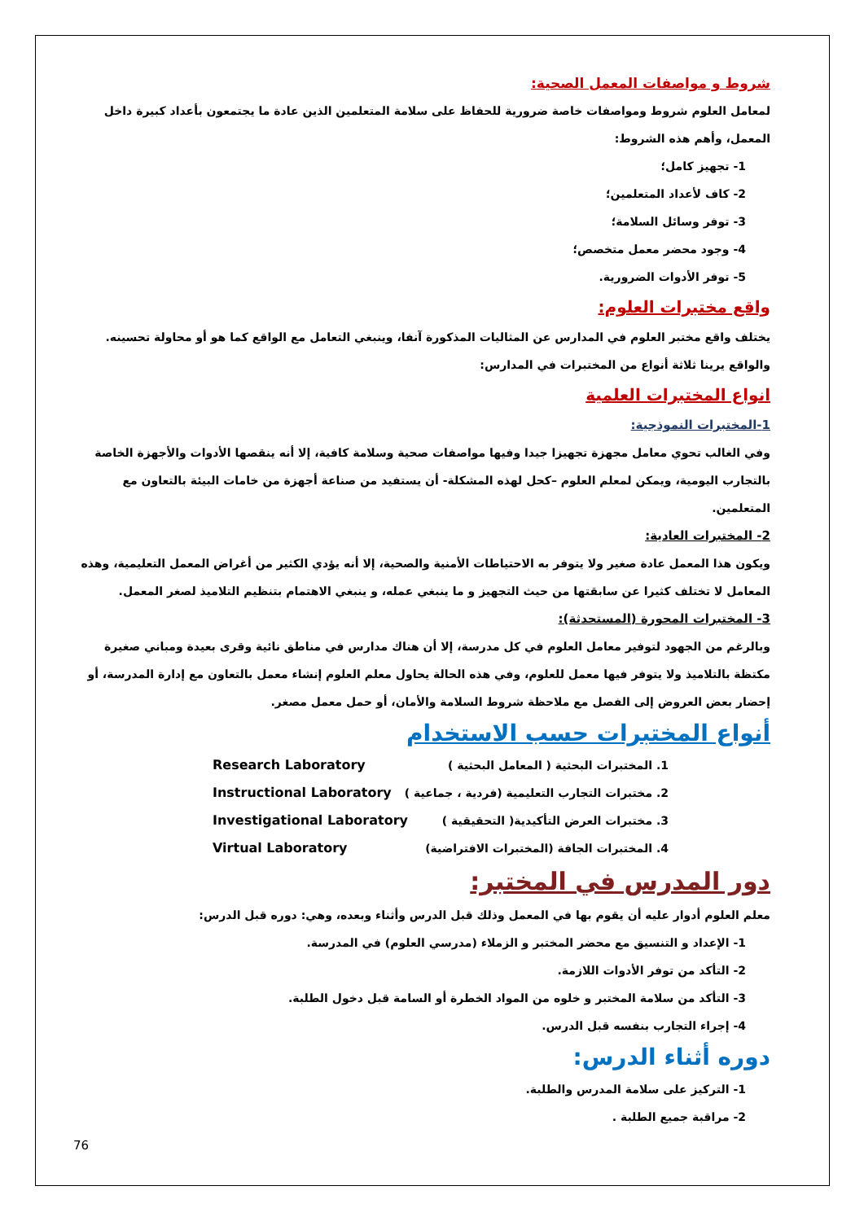شروط و مواصفات المعمل الصحية:
لمعامل العلوم شروط ومواصفات خاصة ضرورية للحفاظ على سلامة المتعلمين الذين عادة ما يجتمعون بأعداد كبيرة داخل المعمل، وأهم هذه الشروط:
1- تجهيز كامل؛
2- كاف لأعداد المتعلمين؛
3- توفر وسائل السلامة؛
4- وجود محضر معمل متخصص؛
5- توفر الأدوات الضرورية.
واقع مختبرات العلوم:
يختلف واقع مختبر العلوم في المدارس عن المثاليات المذكورة آنفا، وينبغي التعامل مع الواقع كما هو أو محاولة تحسينه. والواقع يرينا ثلاثة أنواع من المختبرات في المدارس:
انواع المختبرات العلمية
1-المختبرات النموذجية:
وفي الغالب تحوي معامل مجهزة تجهيزا جيدا وفيها مواصفات صحية وسلامة كافية، إلا أنه ينقصها الأدوات والأجهزة الخاصة بالتجارب اليومية، ويمكن لمعلم العلوم –كحل لهذه المشكلة- أن يستفيد من صناعة أجهزة من خامات البيئة بالتعاون مع المتعلمين.
2- المختبرات العادية:
ويكون هذا المعمل عادة صغير ولا يتوفر به الاحتياطات الأمنية والصحية، إلا أنه يؤدي الكثير من أغراض المعمل التعليمية، وهذه المعامل لا تختلف كثيرا عن سابقتها من حيث التجهيز و ما ينبغي عمله، و ينبغي الاهتمام بتنظيم التلاميذ لصغر المعمل.
3- المختبرات المحورة (المستحدثة):
وبالرغم من الجهود لتوفير معامل العلوم في كل مدرسة، إلا أن هناك مدارس في مناطق نائية وقرى بعيدة ومباني صغيرة مكتظة بالتلاميذ ولا يتوفر فيها معمل للعلوم، وفي هذه الحالة يحاول معلم العلوم إنشاء معمل بالتعاون مع إدارة المدرسة، أو إحضار بعض العروض إلى الفصل مع ملاحظة شروط السلامة والأمان، أو حمل معمل مصغر.
أنواع المختبرات حسب الاستخدام
1. المختبرات البحثية ( المعامل البحثية ) Research Laboratory
2. مختبرات التجارب التعليمية (فردية ، جماعية ) Instructional Laboratory
3. مختبرات العرض التأكيدية( التحقيقية ) Investigational Laboratory
4. المختبرات الجافة (المختبرات الافتراضية) Virtual Laboratory
دور المدرس في المختبر:
معلم العلوم أدوار عليه أن يقوم بها في المعمل وذلك قبل الدرس وأثناء وبعده، وهي: دوره قبل الدرس:
1- الإعداد و التنسيق مع محضر المختبر و الزملاء (مدرسي العلوم) في المدرسة.
2- التأكد من توفر الأدوات اللازمة.
3- التأكد من سلامة المختبر و خلوه من المواد الخطرة أو السامة قبل دخول الطلبة.
4- إجراء التجارب بنفسه قبل الدرس.
دوره أثناء الدرس:
1- التركيز على سلامة المدرس والطلبة.
2- مراقبة جميع الطلبة .
76